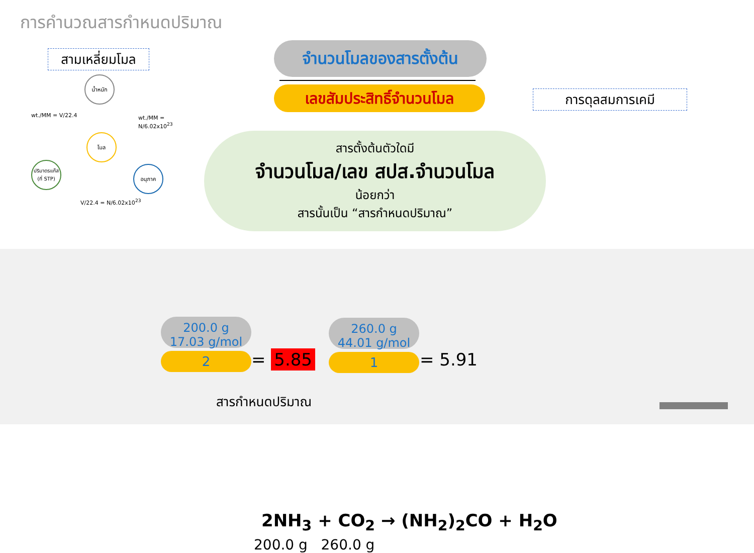การคำนวณสารกำหนดปริมาณ
สามเหลี่ยมโมล
น้ำหนัก
โมล
ปริมาตรแก๊ส (ที่ STP)
อนุภาค
wt./MM = V/22.4 wt./MM = N/6.02x10<sup>23</sup>
V/22.4 = N/6.02x10<sup>23</sup>
จำนวนโมลของสารตั้งต้น
เลขสัมประสิทธิ์จำนวนโมล การดุลสมการเคมี
สารตั้งต้นตัวใดมี
จำนวนโมล/เลข สปส.จำนวนโมล
น้อยกว่า
สารนั้นเป็น “สารกำหนดปริมาณ”
2NH<sub>3</sub> + CO<sub>2</sub> → (NH<sub>2</sub>)<sub>2</sub>CO + H<sub>2</sub>O
200.0 g 260.0 g
200.0 g
17.03 g/mol
2
= 5.85
260.0 g
44.01 g/mol
1
= 5.91
สารกำหนดปริมาณ